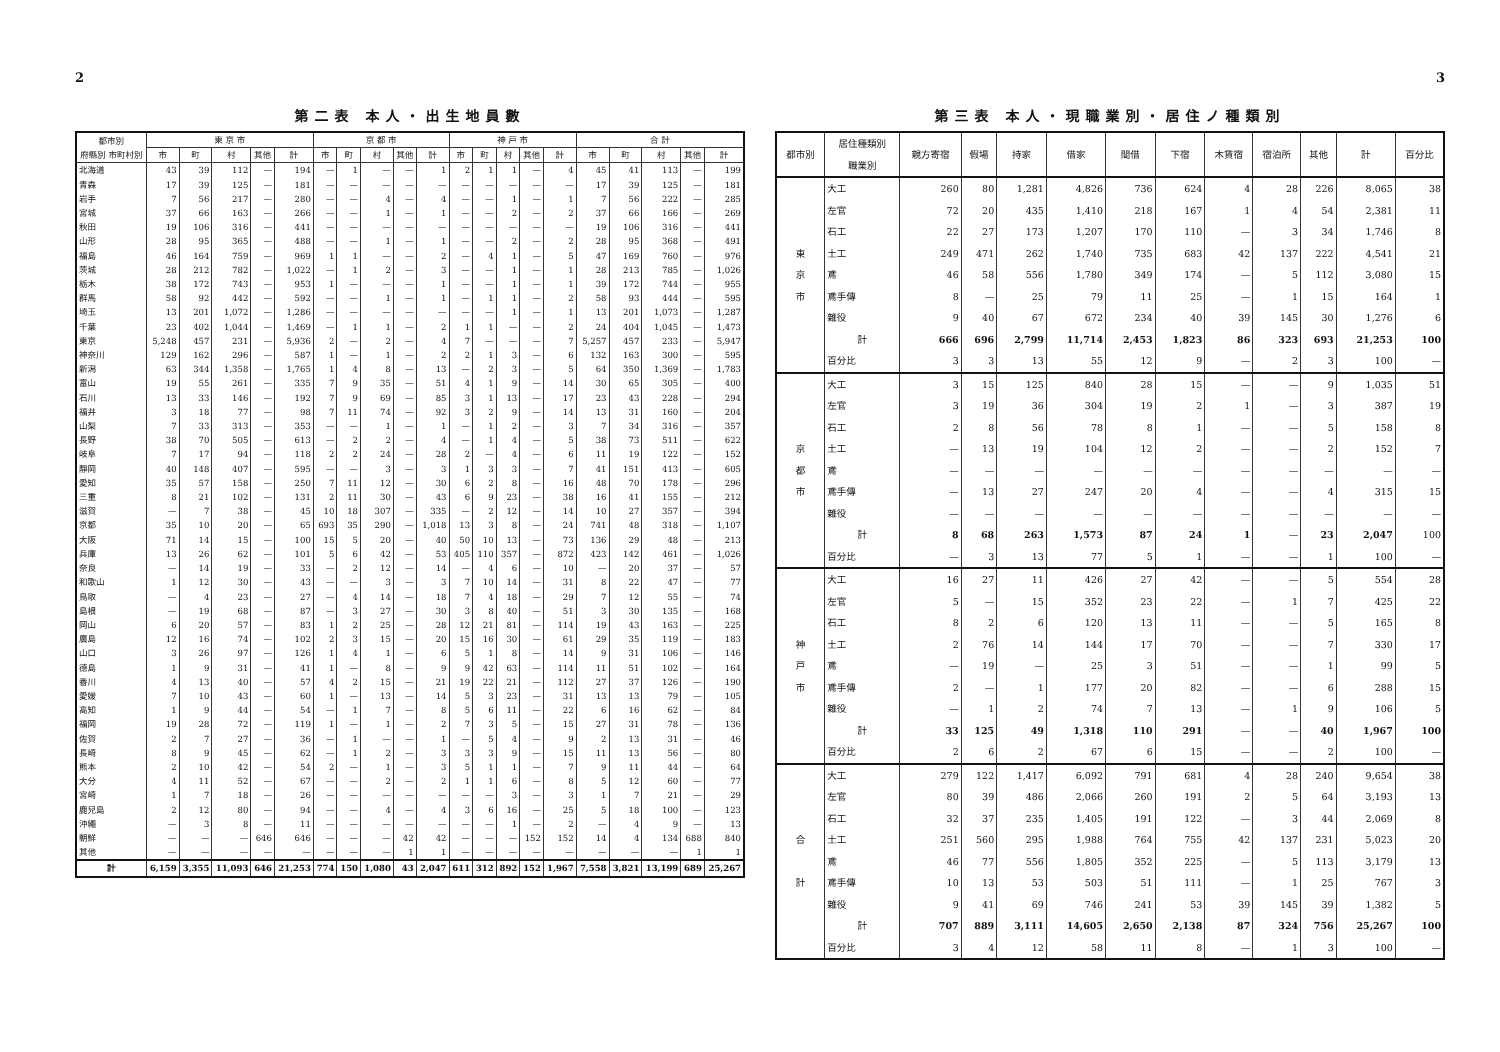2
第二表 本人・出生地員數
| 都市別 府縣別 市町村別 | 東 京 市 | | | | | 京 都 市 | | | | | 神 戸 市 | | | | | 合 計 | | | | |
| --- | --- | --- | --- | --- | --- | --- | --- | --- | --- | --- | --- | --- | --- | --- | --- | --- | --- | --- | --- | --- |
| | 市 | 町 | 村 | 其他 | 計 | 市 | 町 | 村 | 其他 | 計 | 市 | 町 | 村 | 其他 | 計 | 市 | 町 | 村 | 其他 | 計 |
| 北海道 | 43 | 39 | 112 | — | 194 | — | 1 | — | — | 1 | 2 | 1 | 1 | — | 4 | 45 | 41 | 113 | — | 199 |
| 青森 | 17 | 39 | 125 | — | 181 | — | — | — | — | — | — | — | — | — | — | 17 | 39 | 125 | — | 181 |
| 岩手 | 7 | 56 | 217 | — | 280 | — | — | 4 | — | 4 | — | — | 1 | — | 1 | 7 | 56 | 222 | — | 285 |
| 宮城 | 37 | 66 | 163 | — | 266 | — | — | 1 | — | 1 | — | — | 2 | — | 2 | 37 | 66 | 166 | — | 269 |
| 秋田 | 19 | 106 | 316 | — | 441 | — | — | — | — | — | — | — | — | — | — | 19 | 106 | 316 | — | 441 |
| 山形 | 28 | 95 | 365 | — | 488 | — | — | 1 | — | 1 | — | — | 2 | — | 2 | 28 | 95 | 368 | — | 491 |
| 福島 | 46 | 164 | 759 | — | 969 | 1 | 1 | — | — | 2 | — | 4 | 1 | — | 5 | 47 | 169 | 760 | — | 976 |
| 茨城 | 28 | 212 | 782 | — | 1,022 | — | 1 | 2 | — | 3 | — | — | 1 | — | 1 | 28 | 213 | 785 | — | 1,026 |
| 栃木 | 38 | 172 | 743 | — | 953 | 1 | — | — | — | 1 | — | — | 1 | — | 1 | 39 | 172 | 744 | — | 955 |
| 群馬 | 58 | 92 | 442 | — | 592 | — | — | 1 | — | 1 | — | 1 | 1 | — | 2 | 58 | 93 | 444 | — | 595 |
| 埼玉 | 13 | 201 | 1,072 | — | 1,286 | — | — | — | — | — | — | — | 1 | — | 1 | 13 | 201 | 1,073 | — | 1,287 |
| 千葉 | 23 | 402 | 1,044 | — | 1,469 | — | 1 | 1 | — | 2 | 1 | 1 | — | — | 2 | 24 | 404 | 1,045 | — | 1,473 |
| 東京 | 5,248 | 457 | 231 | — | 5,936 | 2 | — | 2 | — | 4 | 7 | — | — | — | 7 | 5,257 | 457 | 233 | — | 5,947 |
| 神奈川 | 129 | 162 | 296 | — | 587 | 1 | — | 1 | — | 2 | 2 | 1 | 3 | — | 6 | 132 | 163 | 300 | — | 595 |
| 新潟 | 63 | 344 | 1,358 | — | 1,765 | 1 | 4 | 8 | — | 13 | — | 2 | 3 | — | 5 | 64 | 350 | 1,369 | — | 1,783 |
| 富山 | 19 | 55 | 261 | — | 335 | 7 | 9 | 35 | — | 51 | 4 | 1 | 9 | — | 14 | 30 | 65 | 305 | — | 400 |
| 石川 | 13 | 33 | 146 | — | 192 | 7 | 9 | 69 | — | 85 | 3 | 1 | 13 | — | 17 | 23 | 43 | 228 | — | 294 |
| 福井 | 3 | 18 | 77 | — | 98 | 7 | 11 | 74 | — | 92 | 3 | 2 | 9 | — | 14 | 13 | 31 | 160 | — | 204 |
| 山梨 | 7 | 33 | 313 | — | 353 | — | — | 1 | — | 1 | — | 1 | 2 | — | 3 | 7 | 34 | 316 | — | 357 |
| 長野 | 38 | 70 | 505 | — | 613 | — | 2 | 2 | — | 4 | — | 1 | 4 | — | 5 | 38 | 73 | 511 | — | 622 |
| 岐阜 | 7 | 17 | 94 | — | 118 | 2 | 2 | 24 | — | 28 | 2 | — | 4 | — | 6 | 11 | 19 | 122 | — | 152 |
| 靜岡 | 40 | 148 | 407 | — | 595 | — | — | 3 | — | 3 | 1 | 3 | 3 | — | 7 | 41 | 151 | 413 | — | 605 |
| 愛知 | 35 | 57 | 158 | — | 250 | 7 | 11 | 12 | — | 30 | 6 | 2 | 8 | — | 16 | 48 | 70 | 178 | — | 296 |
| 三重 | 8 | 21 | 102 | — | 131 | 2 | 11 | 30 | — | 43 | 6 | 9 | 23 | — | 38 | 16 | 41 | 155 | — | 212 |
| 滋賀 | — | 7 | 38 | — | 45 | 10 | 18 | 307 | — | 335 | — | 2 | 12 | — | 14 | 10 | 27 | 357 | — | 394 |
| 京都 | 35 | 10 | 20 | — | 65 | 693 | 35 | 290 | — | 1,018 | 13 | 3 | 8 | — | 24 | 741 | 48 | 318 | — | 1,107 |
| 大阪 | 71 | 14 | 15 | — | 100 | 15 | 5 | 20 | — | 40 | 50 | 10 | 13 | — | 73 | 136 | 29 | 48 | — | 213 |
| 兵庫 | 13 | 26 | 62 | — | 101 | 5 | 6 | 42 | — | 53 | 405 | 110 | 357 | — | 872 | 423 | 142 | 461 | — | 1,026 |
| 奈良 | — | 14 | 19 | — | 33 | — | 2 | 12 | — | 14 | — | 4 | 6 | — | 10 | — | 20 | 37 | — | 57 |
| 和歌山 | 1 | 12 | 30 | — | 43 | — | — | 3 | — | 3 | 7 | 10 | 14 | — | 31 | 8 | 22 | 47 | — | 77 |
| 鳥取 | — | 4 | 23 | — | 27 | — | 4 | 14 | — | 18 | 7 | 4 | 18 | — | 29 | 7 | 12 | 55 | — | 74 |
| 島根 | — | 19 | 68 | — | 87 | — | 3 | 27 | — | 30 | 3 | 8 | 40 | — | 51 | 3 | 30 | 135 | — | 168 |
| 岡山 | 6 | 20 | 57 | — | 83 | 1 | 2 | 25 | — | 28 | 12 | 21 | 81 | — | 114 | 19 | 43 | 163 | — | 225 |
| 廣島 | 12 | 16 | 74 | — | 102 | 2 | 3 | 15 | — | 20 | 15 | 16 | 30 | — | 61 | 29 | 35 | 119 | — | 183 |
| 山口 | 3 | 26 | 97 | — | 126 | 1 | 4 | 1 | — | 6 | 5 | 1 | 8 | — | 14 | 9 | 31 | 106 | — | 146 |
| 德島 | 1 | 9 | 31 | — | 41 | 1 | — | 8 | — | 9 | 9 | 42 | 63 | — | 114 | 11 | 51 | 102 | — | 164 |
| 香川 | 4 | 13 | 40 | — | 57 | 4 | 2 | 15 | — | 21 | 19 | 22 | 21 | — | 112 | 27 | 37 | 126 | — | 190 |
| 愛媛 | 7 | 10 | 43 | — | 60 | 1 | — | 13 | — | 14 | 5 | 3 | 23 | — | 31 | 13 | 13 | 79 | — | 105 |
| 高知 | 1 | 9 | 44 | — | 54 | — | 1 | 7 | — | 8 | 5 | 6 | 11 | — | 22 | 6 | 16 | 62 | — | 84 |
| 福岡 | 19 | 28 | 72 | — | 119 | 1 | — | 1 | — | 2 | 7 | 3 | 5 | — | 15 | 27 | 31 | 78 | — | 136 |
| 佐賀 | 2 | 7 | 27 | — | 36 | — | 1 | — | — | 1 | — | 5 | 4 | — | 9 | 2 | 13 | 31 | — | 46 |
| 長崎 | 8 | 9 | 45 | — | 62 | — | 1 | 2 | — | 3 | 3 | 3 | 9 | — | 15 | 11 | 13 | 56 | — | 80 |
| 熊本 | 2 | 10 | 42 | — | 54 | 2 | — | 1 | — | 3 | 5 | 1 | 1 | — | 7 | 9 | 11 | 44 | — | 64 |
| 大分 | 4 | 11 | 52 | — | 67 | — | — | 2 | — | 2 | 1 | 1 | 6 | — | 8 | 5 | 12 | 60 | — | 77 |
| 宮崎 | 1 | 7 | 18 | — | 26 | — | — | — | — | — | — | — | 3 | — | 3 | 1 | 7 | 21 | — | 29 |
| 鹿兒島 | 2 | 12 | 80 | — | 94 | — | — | 4 | — | 4 | 3 | 6 | 16 | — | 25 | 5 | 18 | 100 | — | 123 |
| 沖繩 | — | 3 | 8 | — | 11 | — | — | — | — | — | — | — | 1 | — | 2 | — | 4 | 9 | — | 13 |
| 朝鮮 | — | — | — | 646 | 646 | — | — | — | 42 | 42 | — | — | — | 152 | 152 | 14 | 4 | 134 | 688 | 840 |
| 其他 | — | — | — | — | — | — | — | — | 1 | 1 | — | — | — | — | — | — | — | — | 1 | 1 |
| 計 | 6,159 | 3,355 | 11,093 | 646 | 21,253 | 774 | 150 | 1,080 | 43 | 2,047 | 611 | 312 | 892 | 152 | 1,967 | 7,558 | 3,821 | 13,199 | 689 | 25,267 |
3
第三表 本人・現職業別・居住ノ種類別
| 都市別 | 居住種類別 職業別 | 親方寄宿 | 假場 | 持家 | 借家 | 間借 | 下宿 | 木賃宿 | 宿泊所 | 其他 | 計 | 百分比 |
| --- | --- | --- | --- | --- | --- | --- | --- | --- | --- | --- | --- | --- |
| 東 京 市 | 大工 | 260 | 80 | 1,281 | 4,826 | 736 | 624 | 4 | 28 | 226 | 8,065 | 38 |
| | 左官 | 72 | 20 | 435 | 1,410 | 218 | 167 | 1 | 4 | 54 | 2,381 | 11 |
| | 石工 | 22 | 27 | 173 | 1,207 | 170 | 110 | — | 3 | 34 | 1,746 | 8 |
| | 土工 | 249 | 471 | 262 | 1,740 | 735 | 683 | 42 | 137 | 222 | 4,541 | 21 |
| | 鳶 | 46 | 58 | 556 | 1,780 | 349 | 174 | — | 5 | 112 | 3,080 | 15 |
| | 鳶手傳 | 8 | — | 25 | 79 | 11 | 25 | — | 1 | 15 | 164 | 1 |
| | 雜役 | 9 | 40 | 67 | 672 | 234 | 40 | 39 | 145 | 30 | 1,276 | 6 |
| | 計 | 666 | 696 | 2,799 | 11,714 | 2,453 | 1,823 | 86 | 323 | 693 | 21,253 | 100 |
| | 百分比 | 3 | 3 | 13 | 55 | 12 | 9 | — | 2 | 3 | 100 | — |
| 京 都 市 | 大工 | 3 | 15 | 125 | 840 | 28 | 15 | — | — | 9 | 1,035 | 51 |
| | 左官 | 3 | 19 | 36 | 304 | 19 | 2 | 1 | — | 3 | 387 | 19 |
| | 石工 | 2 | 8 | 56 | 78 | 8 | 1 | — | — | 5 | 158 | 8 |
| | 土工 | — | 13 | 19 | 104 | 12 | 2 | — | — | 2 | 152 | 7 |
| | 鳶 | — | — | — | — | — | — | — | — | — | — | — |
| | 鳶手傳 | — | 13 | 27 | 247 | 20 | 4 | — | — | 4 | 315 | 15 |
| | 雜役 | — | — | — | — | — | — | — | — | — | — | — |
| | 計 | 8 | 68 | 263 | 1,573 | 87 | 24 | 1 | — | 23 | 2,047 | 100 |
| | 百分比 | — | 3 | 13 | 77 | 5 | 1 | — | — | 1 | 100 | — |
| 神 戸 市 | 大工 | 16 | 27 | 11 | 426 | 27 | 42 | — | — | 5 | 554 | 28 |
| | 左官 | 5 | — | 15 | 352 | 23 | 22 | — | 1 | 7 | 425 | 22 |
| | 石工 | 8 | 2 | 6 | 120 | 13 | 11 | — | — | 5 | 165 | 8 |
| | 土工 | 2 | 76 | 14 | 144 | 17 | 70 | — | — | 7 | 330 | 17 |
| | 鳶 | — | 19 | — | 25 | 3 | 51 | — | — | 1 | 99 | 5 |
| | 鳶手傳 | 2 | — | 1 | 177 | 20 | 82 | — | — | 6 | 288 | 15 |
| | 雜役 | — | 1 | 2 | 74 | 7 | 13 | — | 1 | 9 | 106 | 5 |
| | 計 | 33 | 125 | 49 | 1,318 | 110 | 291 | — | — | 40 | 1,967 | 100 |
| | 百分比 | 2 | 6 | 2 | 67 | 6 | 15 | — | — | 2 | 100 | — |
| 合 計 | 大工 | 279 | 122 | 1,417 | 6,092 | 791 | 681 | 4 | 28 | 240 | 9,654 | 38 |
| | 左官 | 80 | 39 | 486 | 2,066 | 260 | 191 | 2 | 5 | 64 | 3,193 | 13 |
| | 石工 | 32 | 37 | 235 | 1,405 | 191 | 122 | — | 3 | 44 | 2,069 | 8 |
| | 土工 | 251 | 560 | 295 | 1,988 | 764 | 755 | 42 | 137 | 231 | 5,023 | 20 |
| | 鳶 | 46 | 77 | 556 | 1,805 | 352 | 225 | — | 5 | 113 | 3,179 | 13 |
| | 鳶手傳 | 10 | 13 | 53 | 503 | 51 | 111 | — | 1 | 25 | 767 | 3 |
| | 雜役 | 9 | 41 | 69 | 746 | 241 | 53 | 39 | 145 | 39 | 1,382 | 5 |
| | 計 | 707 | 889 | 3,111 | 14,605 | 2,650 | 2,138 | 87 | 324 | 756 | 25,267 | 100 |
| | 百分比 | 3 | 4 | 12 | 58 | 11 | 8 | — | 1 | 3 | 100 | — |